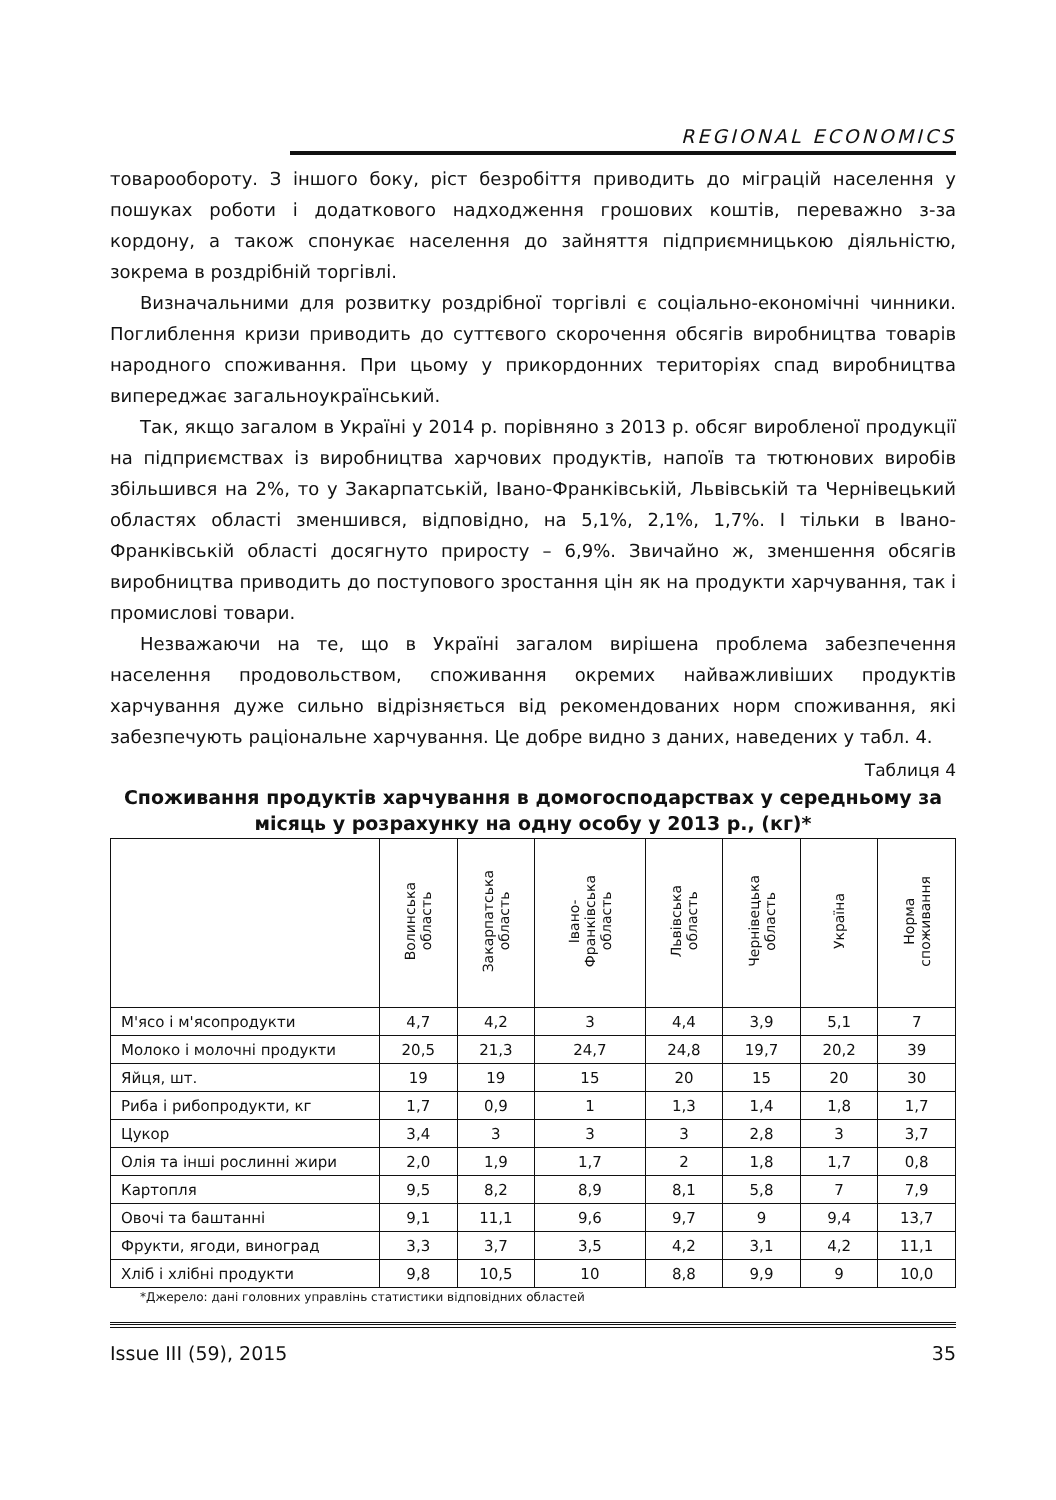REGIONAL ECONOMICS
товарообороту. З іншого боку, ріст безробіття приводить до міграцій населення у пошуках роботи і додаткового надходження грошових коштів, переважно з-за кордону, а також спонукає населення до зайняття підприємницькою діяльністю, зокрема в роздрібній торгівлі.
Визначальними для розвитку роздрібної торгівлі є соціально-економічні чинники. Поглиблення кризи приводить до суттєвого скорочення обсягів виробництва товарів народного споживання. При цьому у прикордонних територіях спад виробництва випереджає загальноукраїнський.
Так, якщо загалом в Україні у 2014 р. порівняно з 2013 р. обсяг виробленої продукції на підприємствах із виробництва харчових продуктів, напоїв та тютюнових виробів збільшився на 2%, то у Закарпатській, Івано-Франківській, Львівській та Чернівецький областях області зменшився, відповідно, на 5,1%, 2,1%, 1,7%. І тільки в Івано-Франківській області досягнуто приросту – 6,9%. Звичайно ж, зменшення обсягів виробництва приводить до поступового зростання цін як на продукти харчування, так і промислові товари.
Незважаючи на те, що в Україні загалом вирішена проблема забезпечення населення продовольством, споживання окремих найважливіших продуктів харчування дуже сильно відрізняється від рекомендованих норм споживання, які забезпечують раціональне харчування. Це добре видно з даних, наведених у табл. 4.
Таблиця 4
Споживання продуктів харчування в домогосподарствах у середньому за місяць у розрахунку на одну особу у 2013 р., (кг)*
| | Волинська область | Закарпатська область | Івано- Франківська область | Львівська область | Чернівецька область | Україна | Норма споживання |
| --- | --- | --- | --- | --- | --- | --- | --- |
| М'ясо і м'ясопродукти | 4,7 | 4,2 | 3 | 4,4 | 3,9 | 5,1 | 7 |
| Молоко і молочні продукти | 20,5 | 21,3 | 24,7 | 24,8 | 19,7 | 20,2 | 39 |
| Яйця, шт. | 19 | 19 | 15 | 20 | 15 | 20 | 30 |
| Риба і рибопродукти, кг | 1,7 | 0,9 | 1 | 1,3 | 1,4 | 1,8 | 1,7 |
| Цукор | 3,4 | 3 | 3 | 3 | 2,8 | 3 | 3,7 |
| Олія та інші рослинні жири | 2,0 | 1,9 | 1,7 | 2 | 1,8 | 1,7 | 0,8 |
| Картопля | 9,5 | 8,2 | 8,9 | 8,1 | 5,8 | 7 | 7,9 |
| Овочі та баштанні | 9,1 | 11,1 | 9,6 | 9,7 | 9 | 9,4 | 13,7 |
| Фрукти, ягоди, виноград | 3,3 | 3,7 | 3,5 | 4,2 | 3,1 | 4,2 | 11,1 |
| Хліб і хлібні продукти | 9,8 | 10,5 | 10 | 8,8 | 9,9 | 9 | 10,0 |
*Джерело: дані головних управлінь статистики відповідних областей
Issue III (59), 2015 35